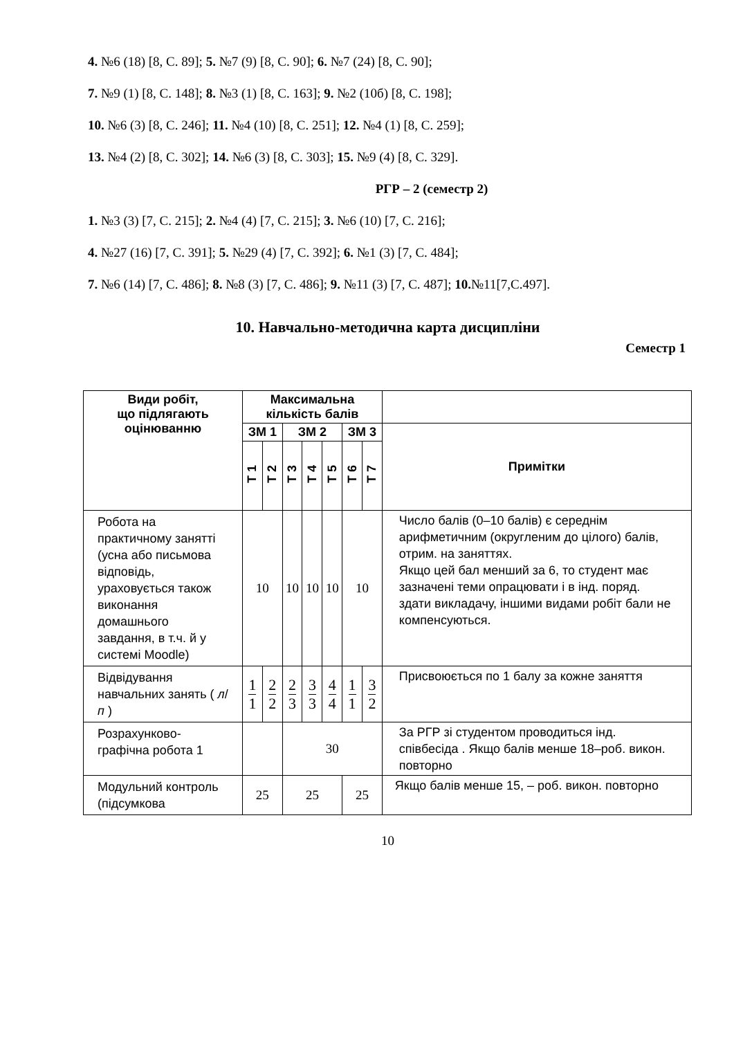4. №6 (18) [8, С. 89]; 5. №7 (9) [8, С. 90]; 6. №7 (24) [8, С. 90];
7. №9 (1) [8, С. 148]; 8. №3 (1) [8, С. 163]; 9. №2 (10б) [8, С. 198];
10. №6 (3) [8, С. 246]; 11. №4 (10) [8, С. 251]; 12. №4 (1) [8, С. 259];
13. №4 (2) [8, С. 302]; 14. №6 (3) [8, С. 303]; 15. №9 (4) [8, С. 329].
РГР – 2 (семестр 2)
1. №3 (3) [7, С. 215]; 2. №4 (4) [7, С. 215]; 3. №6 (10) [7, С. 216];
4. №27 (16) [7, С. 391]; 5. №29 (4) [7, С. 392]; 6. №1 (3) [7, С. 484];
7. №6 (14) [7, С. 486]; 8. №8 (3) [7, С. 486]; 9. №11 (3) [7, С. 487]; 10.№11[7,С.497].
10. Навчально-методична карта дисципліни
Семестр 1
| Види робіт, що підлягають оцінюванню | Максимальна кількість балів | | | | | | | |
| --- | --- | --- | --- | --- | --- | --- | --- | --- |
| | ЗМ 1 | | ЗМ 2 | | | ЗМ 3 | | Примітки |
| | Т 1 | Т 2 | Т 3 | Т 4 | Т 5 | Т 6 | Т 7 | |
| Робота на практичному занятті (усна або письмова відповідь, ураховується також виконання домашнього завдання, в т.ч. й у системі Moodle) | 10 | | 10 | 10 | 10 | 10 | | Число балів (0–10 балів) є середнім арифметичним (округленим до цілого) балів, отрим. на заняттях. Якщо цей бал менший за 6, то студент має зазначені теми опрацювати і в інд. поряд. здати викладачу, іншими видами робіт бали не компенсуються. |
| Відвідування навчальних занять ( л / п ) | 1 1 | 2 2 | 2 3 | 3 3 | 4 4 | 1 1 | 3 2 | Присвоюється по 1 балу за кожне заняття |
| Розрахунково-графічна робота 1 | | | 30 | | | | | За РГР зі студентом проводиться інд. співбесіда . Якщо балів менше 18–роб. викон. повторно |
| Модульний контроль (підсумкова | 25 | | 25 | | | 25 | | Якщо балів менше 15, – роб. викон. повторно |
10